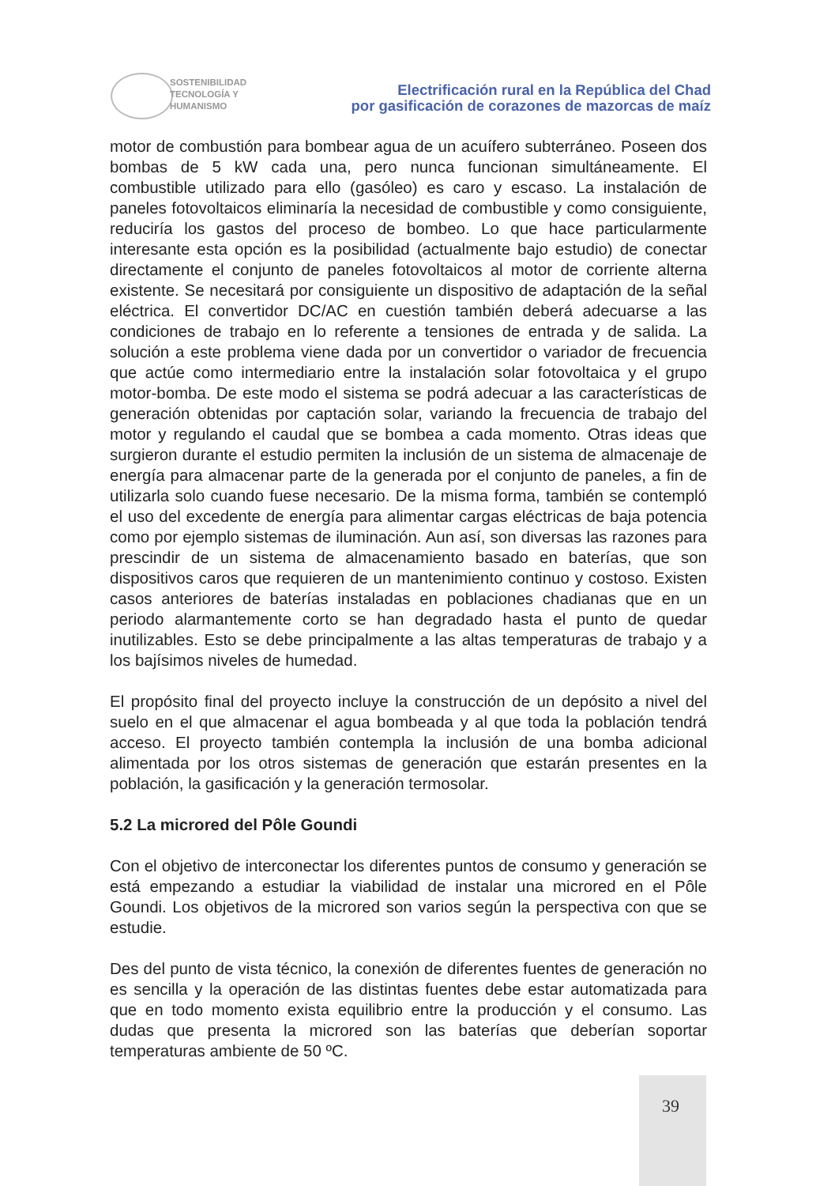SOSTENIBILIDAD
TECNOLOGÍA Y
HUMANISMO
Electrificación rural en la República del Chad
por gasificación de corazones de mazorcas de maíz
motor de combustión para bombear agua de un acuífero subterráneo. Poseen dos bombas de 5 kW cada una, pero nunca funcionan simultáneamente. El combustible utilizado para ello (gasóleo) es caro y escaso. La instalación de paneles fotovoltaicos eliminaría la necesidad de combustible y como consiguiente, reduciría los gastos del proceso de bombeo. Lo que hace particularmente interesante esta opción es la posibilidad (actualmente bajo estudio) de conectar directamente el conjunto de paneles fotovoltaicos al motor de corriente alterna existente. Se necesitará por consiguiente un dispositivo de adaptación de la señal eléctrica. El convertidor DC/AC en cuestión también deberá adecuarse a las condiciones de trabajo en lo referente a tensiones de entrada y de salida. La solución a este problema viene dada por un convertidor o variador de frecuencia que actúe como intermediario entre la instalación solar fotovoltaica y el grupo motor-bomba. De este modo el sistema se podrá adecuar a las características de generación obtenidas por captación solar, variando la frecuencia de trabajo del motor y regulando el caudal que se bombea a cada momento. Otras ideas que surgieron durante el estudio permiten la inclusión de un sistema de almacenaje de energía para almacenar parte de la generada por el conjunto de paneles, a fin de utilizarla solo cuando fuese necesario. De la misma forma, también se contempló el uso del excedente de energía para alimentar cargas eléctricas de baja potencia como por ejemplo sistemas de iluminación. Aun así, son diversas las razones para prescindir de un sistema de almacenamiento basado en baterías, que son dispositivos caros que requieren de un mantenimiento continuo y costoso. Existen casos anteriores de baterías instaladas en poblaciones chadianas que en un periodo alarmantemente corto se han degradado hasta el punto de quedar inutilizables. Esto se debe principalmente a las altas temperaturas de trabajo y a los bajísimos niveles de humedad.
El propósito final del proyecto incluye la construcción de un depósito a nivel del suelo en el que almacenar el agua bombeada y al que toda la población tendrá acceso. El proyecto también contempla la inclusión de una bomba adicional alimentada por los otros sistemas de generación que estarán presentes en la población, la gasificación y la generación termosolar.
5.2 La microred del Pôle Goundi
Con el objetivo de interconectar los diferentes puntos de consumo y generación se está empezando a estudiar la viabilidad de instalar una microred en el Pôle Goundi. Los objetivos de la microred son varios según la perspectiva con que se estudie.
Des del punto de vista técnico, la conexión de diferentes fuentes de generación no es sencilla y la operación de las distintas fuentes debe estar automatizada para que en todo momento exista equilibrio entre la producción y el consumo. Las dudas que presenta la microred son las baterías que deberían soportar temperaturas ambiente de 50 ºC.
39